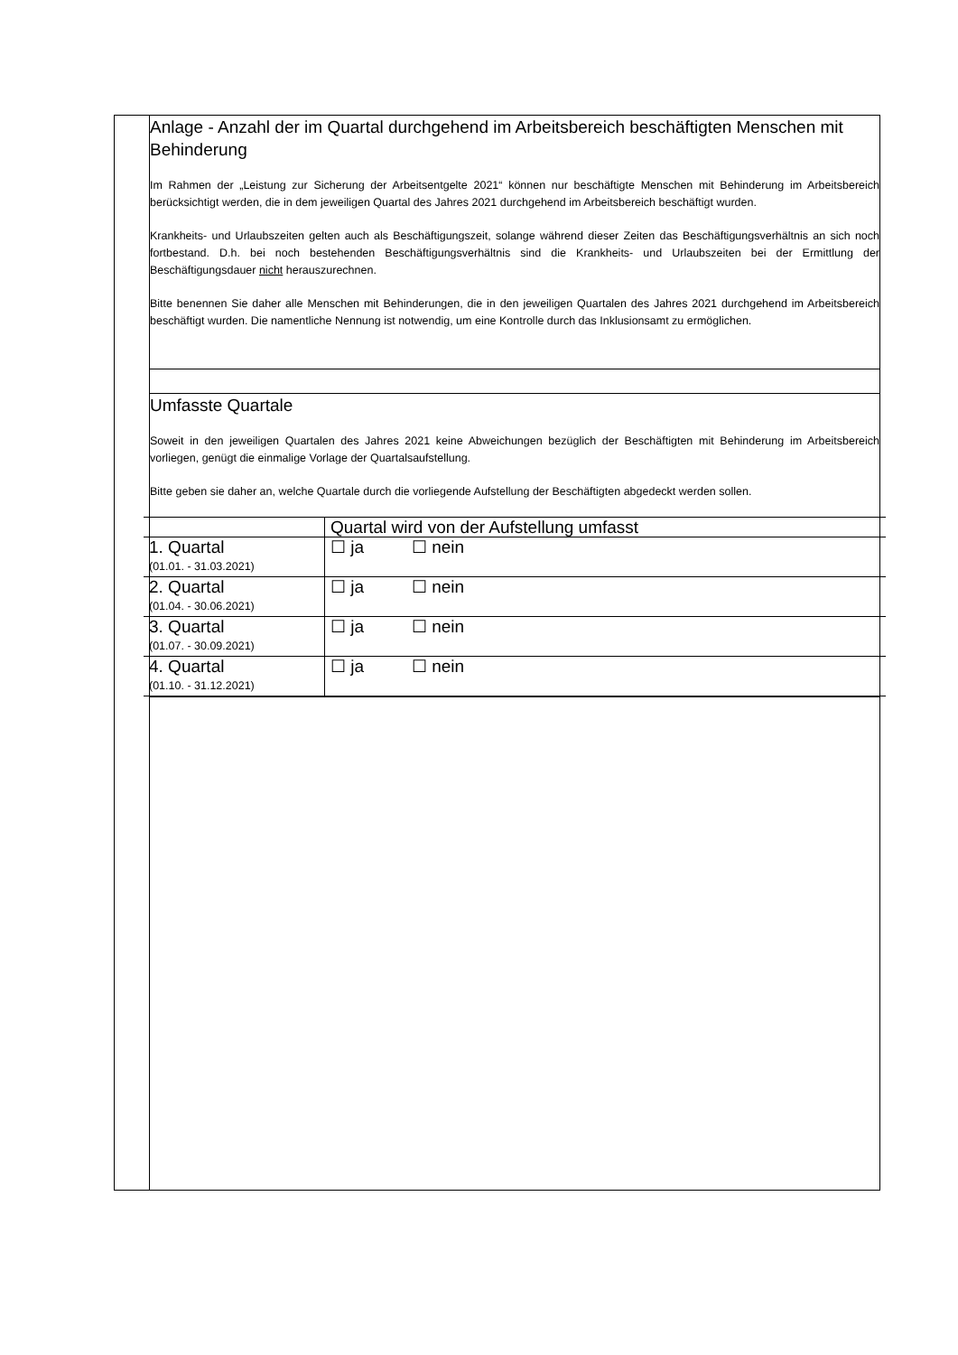| | Anlage - Anzahl der im Quartal durchgehend im Arbeitsbereich beschäftigten Menschen mit Behinderung Im Rahmen der „Leistung zur Sicherung der Arbeitsentgelte 2021“ können nur beschäftigte Menschen mit Behinderung im Arbeitsbereich berücksichtigt werden, die in dem jeweiligen Quartal des Jahres 2021 durchgehend im Arbeitsbereich beschäftigt wurden. Krankheits- und Urlaubszeiten gelten auch als Beschäftigungszeit, solange während dieser Zeiten das Beschäftigungsverhältnis an sich noch fortbestand. D.h. bei noch bestehenden Beschäftigungsverhältnis sind die Krankheits- und Urlaubszeiten bei der Ermittlung der Beschäftigungsdauer nicht herauszurechnen. Bitte benennen Sie daher alle Menschen mit Behinderungen, die in den jeweiligen Quartalen des Jahres 2021 durchgehend im Arbeitsbereich beschäftigt wurden. Die namentliche Nennung ist notwendig, um eine Kontrolle durch das Inklusionsamt zu ermöglichen. |
| | Umfasste Quartale Soweit in den jeweiligen Quartalen des Jahres 2021 keine Abweichungen bezüglich der Beschäftigten mit Behinderung im Arbeitsbereich vorliegen, genügt die einmalige Vorlage der Quartalsaufstellung. Bitte geben sie daher an, welche Quartale durch die vorliegende Aufstellung der Beschäftigten abgedeckt werden sollen. / / Quartal wird von der Aufstellung umfasst / / 1. Quartal (01.01. - 31.03.2021) / ☐ ja ☐ nein / / 2. Quartal (01.04. - 30.06.2021) / ☐ ja ☐ nein / / 3. Quartal (01.07. - 30.09.2021) / ☐ ja ☐ nein / / 4. Quartal (01.10. - 31.12.2021) / ☐ ja ☐ nein / |